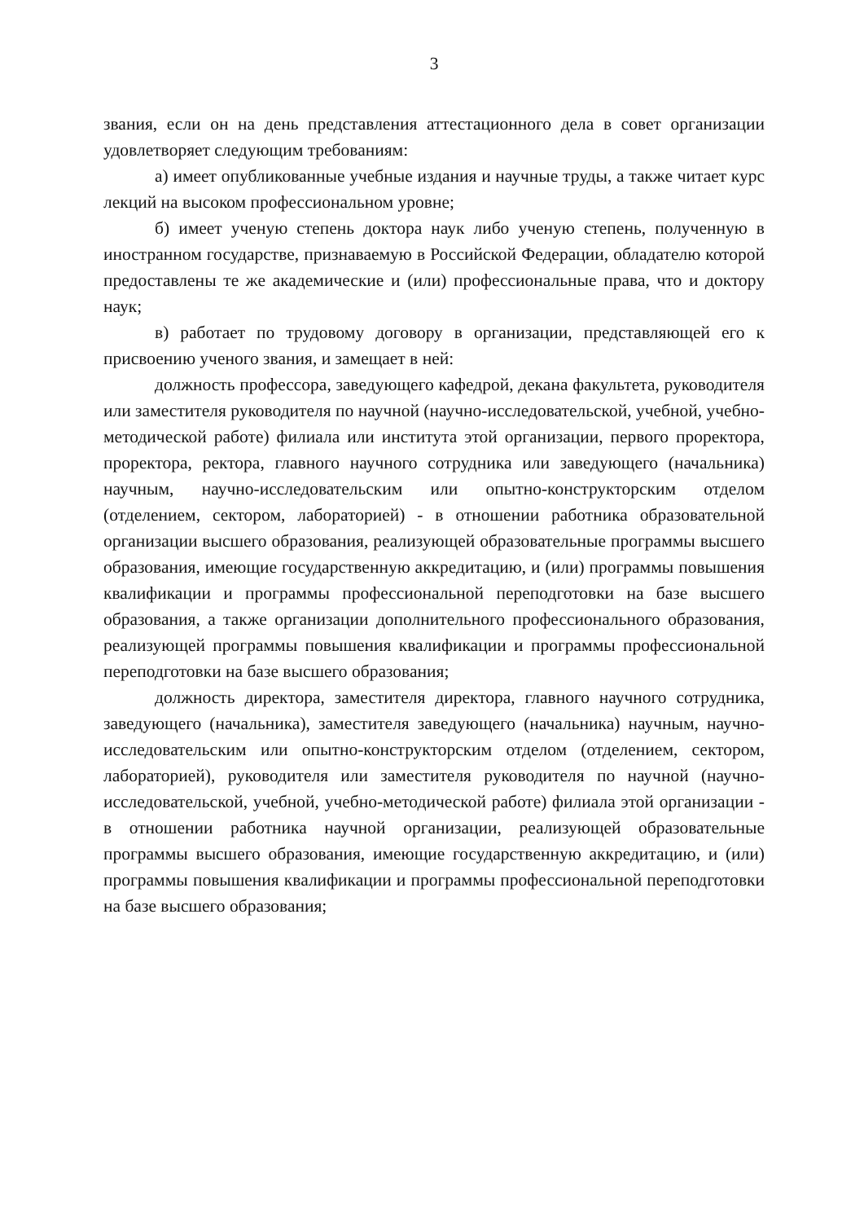3
звания, если он на день представления аттестационного дела в совет организации удовлетворяет следующим требованиям:
а) имеет опубликованные учебные издания и научные труды, а также читает курс лекций на высоком профессиональном уровне;
б) имеет ученую степень доктора наук либо ученую степень, полученную в иностранном государстве, признаваемую в Российской Федерации, обладателю которой предоставлены те же академические и (или) профессиональные права, что и доктору наук;
в) работает по трудовому договору в организации, представляющей его к присвоению ученого звания, и замещает в ней:
должность профессора, заведующего кафедрой, декана факультета, руководителя или заместителя руководителя по научной (научно-исследовательской, учебной, учебно-методической работе) филиала или института этой организации, первого проректора, проректора, ректора, главного научного сотрудника или заведующего (начальника) научным, научно-исследовательским или опытно-конструкторским отделом (отделением, сектором, лабораторией) - в отношении работника образовательной организации высшего образования, реализующей образовательные программы высшего образования, имеющие государственную аккредитацию, и (или) программы повышения квалификации и программы профессиональной переподготовки на базе высшего образования, а также организации дополнительного профессионального образования, реализующей программы повышения квалификации и программы профессиональной переподготовки на базе высшего образования;
должность директора, заместителя директора, главного научного сотрудника, заведующего (начальника), заместителя заведующего (начальника) научным, научно-исследовательским или опытно-конструкторским отделом (отделением, сектором, лабораторией), руководителя или заместителя руководителя по научной (научно-исследовательской, учебной, учебно-методической работе) филиала этой организации - в отношении работника научной организации, реализующей образовательные программы высшего образования, имеющие государственную аккредитацию, и (или) программы повышения квалификации и программы профессиональной переподготовки на базе высшего образования;